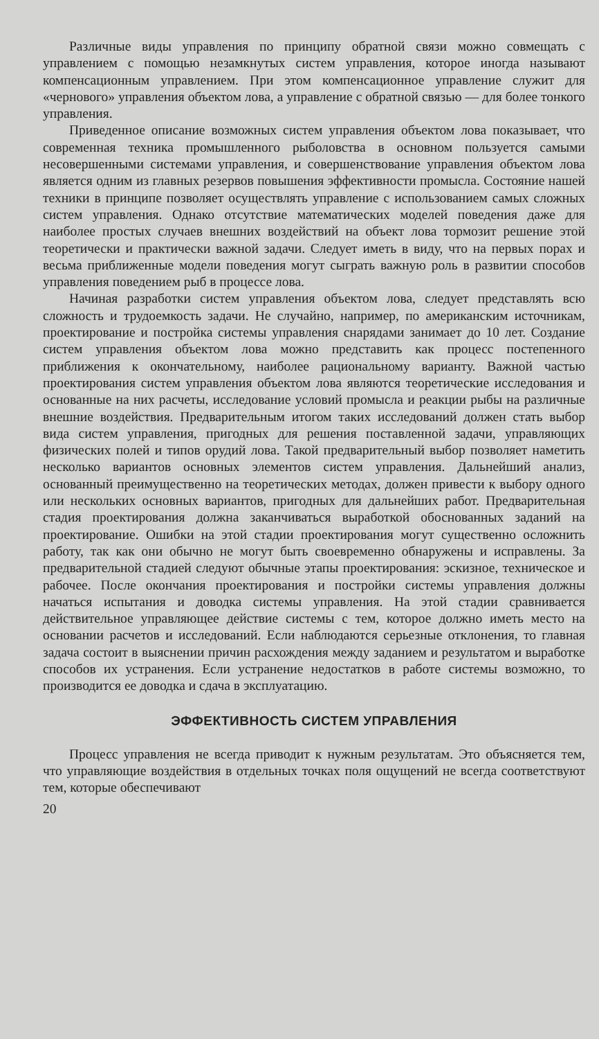Различные виды управления по принципу обратной связи можно совмещать с управлением с помощью незамкнутых систем управления, которое иногда называют компенсационным управлением. При этом компенсационное управление служит для «чернового» управления объектом лова, а управление с обратной связью — для более тонкого управления.
Приведенное описание возможных систем управления объектом лова показывает, что современная техника промышленного рыболовства в основном пользуется самыми несовершенными системами управления, и совершенствование управления объектом лова является одним из главных резервов повышения эффективности промысла. Состояние нашей техники в принципе позволяет осуществлять управление с использованием самых сложных систем управления. Однако отсутствие математических моделей поведения даже для наиболее простых случаев внешних воздействий на объект лова тормозит решение этой теоретически и практически важной задачи. Следует иметь в виду, что на первых порах и весьма приближенные модели поведения могут сыграть важную роль в развитии способов управления поведением рыб в процессе лова.
Начиная разработки систем управления объектом лова, следует представлять всю сложность и трудоемкость задачи. Не случайно, например, по американским источникам, проектирование и постройка системы управления снарядами занимает до 10 лет. Создание систем управления объектом лова можно представить как процесс постепенного приближения к окончательному, наиболее рациональному варианту. Важной частью проектирования систем управления объектом лова являются теоретические исследования и основанные на них расчеты, исследование условий промысла и реакции рыбы на различные внешние воздействия. Предварительным итогом таких исследований должен стать выбор вида систем управления, пригодных для решения поставленной задачи, управляющих физических полей и типов орудий лова. Такой предварительный выбор позволяет наметить несколько вариантов основных элементов систем управления. Дальнейший анализ, основанный преимущественно на теоретических методах, должен привести к выбору одного или нескольких основных вариантов, пригодных для дальнейших работ. Предварительная стадия проектирования должна заканчиваться выработкой обоснованных заданий на проектирование. Ошибки на этой стадии проектирования могут существенно осложнить работу, так как они обычно не могут быть своевременно обнаружены и исправлены. За предварительной стадией следуют обычные этапы проектирования: эскизное, техническое и рабочее. После окончания проектирования и постройки системы управления должны начаться испытания и доводка системы управления. На этой стадии сравнивается действительное управляющее действие системы с тем, которое должно иметь место на основании расчетов и исследований. Если наблюдаются серьезные отклонения, то главная задача состоит в выяснении причин расхождения между заданием и результатом и выработке способов их устранения. Если устранение недостатков в работе системы возможно, то производится ее доводка и сдача в эксплуатацию.
ЭФФЕКТИВНОСТЬ СИСТЕМ УПРАВЛЕНИЯ
Процесс управления не всегда приводит к нужным результатам. Это объясняется тем, что управляющие воздействия в отдельных точках поля ощущений не всегда соответствуют тем, которые обеспечивают
20